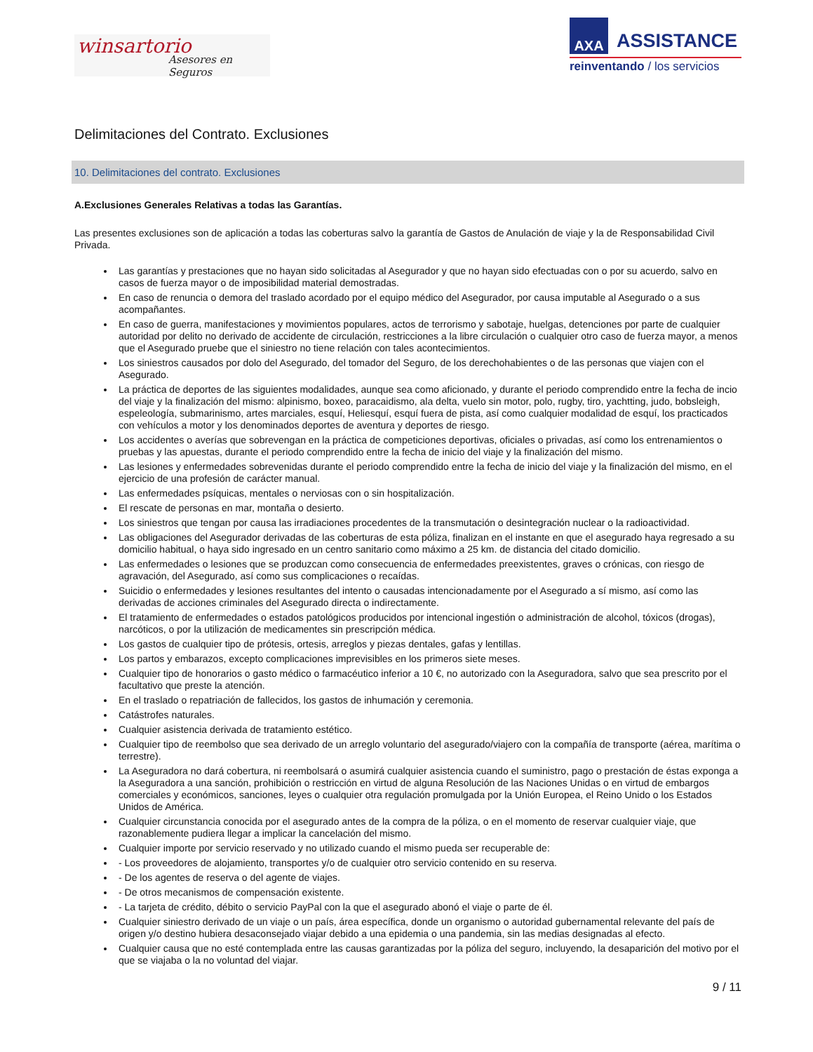winsartorio
Asesores en Seguros
AXA
ASSISTANCE
reinventando / los servicios
Delimitaciones del Contrato. Exclusiones
10. Delimitaciones del contrato. Exclusiones
A.Exclusiones Generales Relativas a todas las Garantías.
Las presentes exclusiones son de aplicación a todas las coberturas salvo la garantía de Gastos de Anulación de viaje y la de Responsabilidad Civil Privada.
Las garantías y prestaciones que no hayan sido solicitadas al Asegurador y que no hayan sido efectuadas con o por su acuerdo, salvo en casos de fuerza mayor o de imposibilidad material demostradas.
En caso de renuncia o demora del traslado acordado por el equipo médico del Asegurador, por causa imputable al Asegurado o a sus acompañantes.
En caso de guerra, manifestaciones y movimientos populares, actos de terrorismo y sabotaje, huelgas, detenciones por parte de cualquier autoridad por delito no derivado de accidente de circulación, restricciones a la libre circulación o cualquier otro caso de fuerza mayor, a menos que el Asegurado pruebe que el siniestro no tiene relación con tales acontecimientos.
Los siniestros causados por dolo del Asegurado, del tomador del Seguro, de los derechohabientes o de las personas que viajen con el Asegurado.
La práctica de deportes de las siguientes modalidades, aunque sea como aficionado, y durante el periodo comprendido entre la fecha de incio del viaje y la finalización del mismo: alpinismo, boxeo, paracaidismo, ala delta, vuelo sin motor, polo, rugby, tiro, yachtting, judo, bobsleigh, espeleología, submarinismo, artes marciales, esquí, Heliesquí, esquí fuera de pista, así como cualquier modalidad de esquí, los practicados con vehículos a motor y los denominados deportes de aventura y deportes de riesgo.
Los accidentes o averías que sobrevengan en la práctica de competiciones deportivas, oficiales o privadas, así como los entrenamientos o pruebas y las apuestas, durante el periodo comprendido entre la fecha de inicio del viaje y la finalización del mismo.
Las lesiones y enfermedades sobrevenidas durante el periodo comprendido entre la fecha de inicio del viaje y la finalización del mismo, en el ejercicio de una profesión de carácter manual.
Las enfermedades psíquicas, mentales o nerviosas con o sin hospitalización.
El rescate de personas en mar, montaña o desierto.
Los siniestros que tengan por causa las irradiaciones procedentes de la transmutación o desintegración nuclear o la radioactividad.
Las obligaciones del Asegurador derivadas de las coberturas de esta póliza, finalizan en el instante en que el asegurado haya regresado a su domicilio habitual, o haya sido ingresado en un centro sanitario como máximo a 25 km. de distancia del citado domicilio.
Las enfermedades o lesiones que se produzcan como consecuencia de enfermedades preexistentes, graves o crónicas, con riesgo de agravación, del Asegurado, así como sus complicaciones o recaídas.
Suicidio o enfermedades y lesiones resultantes del intento o causadas intencionadamente por el Asegurado a sí mismo, así como las derivadas de acciones criminales del Asegurado directa o indirectamente.
El tratamiento de enfermedades o estados patológicos producidos por intencional ingestión o administración de alcohol, tóxicos (drogas), narcóticos, o por la utilización de medicamentes sin prescripción médica.
Los gastos de cualquier tipo de prótesis, ortesis, arreglos y piezas dentales, gafas y lentillas.
Los partos y embarazos, excepto complicaciones imprevisibles en los primeros siete meses.
Cualquier tipo de honorarios o gasto médico o farmacéutico inferior a 10 €, no autorizado con la Aseguradora, salvo que sea prescrito por el facultativo que preste la atención.
En el traslado o repatriación de fallecidos, los gastos de inhumación y ceremonia.
Catástrofes naturales.
Cualquier asistencia derivada de tratamiento estético.
Cualquier tipo de reembolso que sea derivado de un arreglo voluntario del asegurado/viajero con la compañía de transporte (aérea, marítima o terrestre).
La Aseguradora no dará cobertura, ni reembolsará o asumirá cualquier asistencia cuando el suministro, pago o prestación de éstas exponga a la Aseguradora a una sanción, prohibición o restricción en virtud de alguna Resolución de las Naciones Unidas o en virtud de embargos comerciales y económicos, sanciones, leyes o cualquier otra regulación promulgada por la Unión Europea, el Reino Unido o los Estados Unidos de América.
Cualquier circunstancia conocida por el asegurado antes de la compra de la póliza, o en el momento de reservar cualquier viaje, que razonablemente pudiera llegar a implicar la cancelación del mismo.
Cualquier importe por servicio reservado y no utilizado cuando el mismo pueda ser recuperable de:
- Los proveedores de alojamiento, transportes y/o de cualquier otro servicio contenido en su reserva.
- De los agentes de reserva o del agente de viajes.
- De otros mecanismos de compensación existente.
- La tarjeta de crédito, débito o servicio PayPal con la que el asegurado abonó el viaje o parte de él.
Cualquier siniestro derivado de un viaje o un país, área específica, donde un organismo o autoridad gubernamental relevante del país de origen y/o destino hubiera desaconsejado viajar debido a una epidemia o una pandemia, sin las medias designadas al efecto.
Cualquier causa que no esté contemplada entre las causas garantizadas por la póliza del seguro, incluyendo, la desaparición del motivo por el que se viajaba o la no voluntad del viajar.
9 / 11